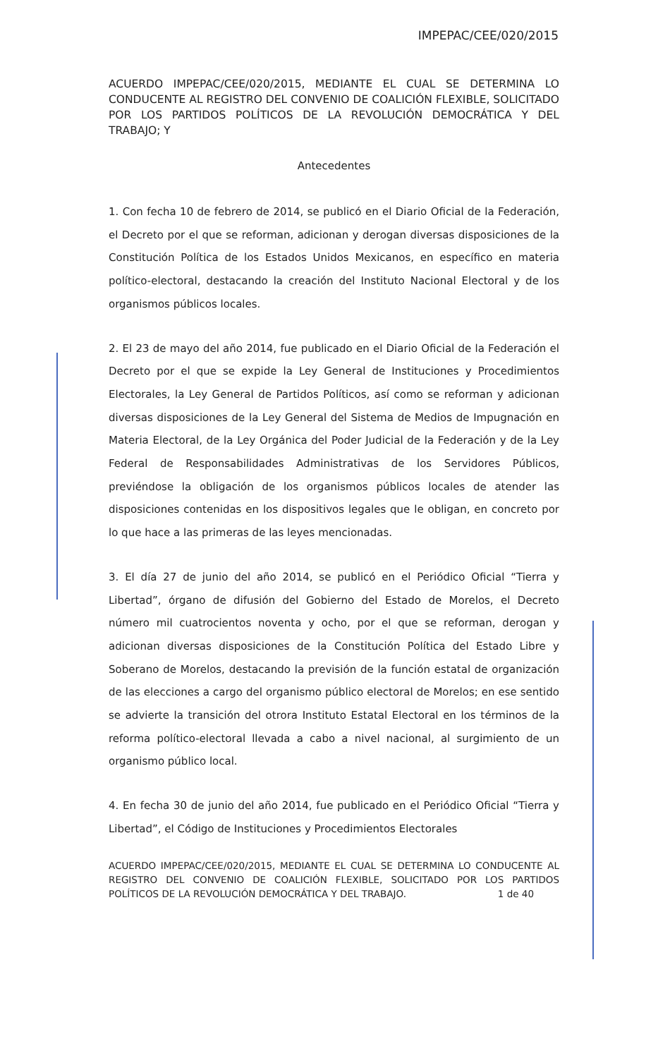IMPEPAC/CEE/020/2015
ACUERDO IMPEPAC/CEE/020/2015, MEDIANTE EL CUAL SE DETERMINA LO CONDUCENTE AL REGISTRO DEL CONVENIO DE COALICIÓN FLEXIBLE, SOLICITADO POR LOS PARTIDOS POLÍTICOS DE LA REVOLUCIÓN DEMOCRÁTICA Y DEL TRABAJO; Y
Antecedentes
1. Con fecha 10 de febrero de 2014, se publicó en el Diario Oficial de la Federación, el Decreto por el que se reforman, adicionan y derogan diversas disposiciones de la Constitución Política de los Estados Unidos Mexicanos, en específico en materia político-electoral, destacando la creación del Instituto Nacional Electoral y de los organismos públicos locales.
2. El 23 de mayo del año 2014, fue publicado en el Diario Oficial de la Federación el Decreto por el que se expide la Ley General de Instituciones y Procedimientos Electorales, la Ley General de Partidos Políticos, así como se reforman y adicionan diversas disposiciones de la Ley General del Sistema de Medios de Impugnación en Materia Electoral, de la Ley Orgánica del Poder Judicial de la Federación y de la Ley Federal de Responsabilidades Administrativas de los Servidores Públicos, previéndose la obligación de los organismos públicos locales de atender las disposiciones contenidas en los dispositivos legales que le obligan, en concreto por lo que hace a las primeras de las leyes mencionadas.
3. El día 27 de junio del año 2014, se publicó en el Periódico Oficial “Tierra y Libertad”, órgano de difusión del Gobierno del Estado de Morelos, el Decreto número mil cuatrocientos noventa y ocho, por el que se reforman, derogan y adicionan diversas disposiciones de la Constitución Política del Estado Libre y Soberano de Morelos, destacando la previsión de la función estatal de organización de las elecciones a cargo del organismo público electoral de Morelos; en ese sentido se advierte la transición del otrora Instituto Estatal Electoral en los términos de la reforma político-electoral llevada a cabo a nivel nacional, al surgimiento de un organismo público local.
4. En fecha 30 de junio del año 2014, fue publicado en el Periódico Oficial “Tierra y Libertad”, el Código de Instituciones y Procedimientos Electorales
ACUERDO IMPEPAC/CEE/020/2015, MEDIANTE EL CUAL SE DETERMINA LO CONDUCENTE AL REGISTRO DEL CONVENIO DE COALICIÓN FLEXIBLE, SOLICITADO POR LOS PARTIDOS POLÍTICOS DE LA REVOLUCIÓN DEMOCRÁTICA Y DEL TRABAJO.
1 de 40